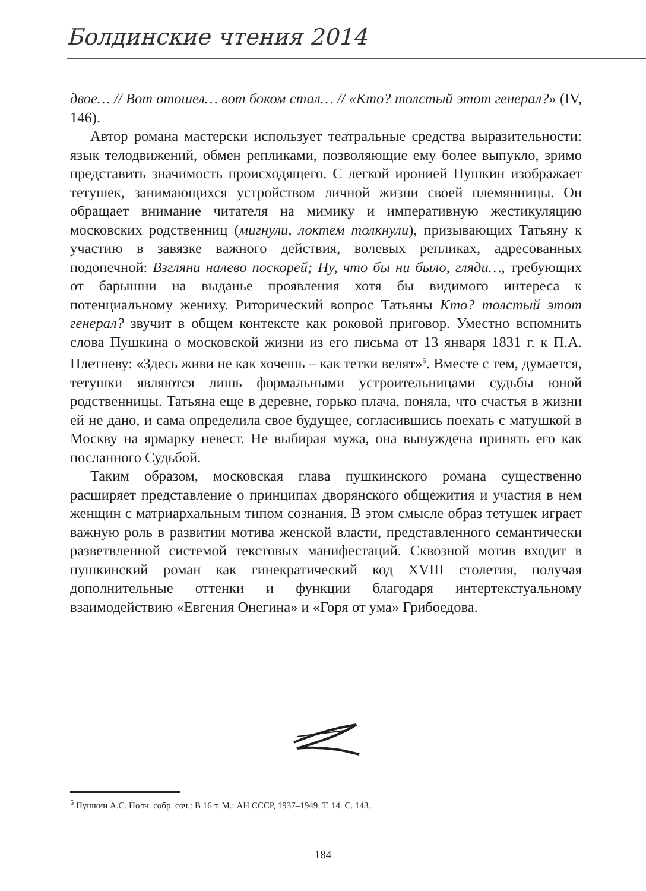Болдинские чтения 2014
двое… // Вот отошел… вот боком стал… // «Кто? толстый этот генерал?» (IV, 146).
Автор романа мастерски использует театральные средства выразительности: язык телодвижений, обмен репликами, позволяющие ему более выпукло, зримо представить значимость происходящего. С легкой иронией Пушкин изображает тетушек, занимающихся устройством личной жизни своей племянницы. Он обращает внимание читателя на мимику и императивную жестикуляцию московских родственниц (мигнули, локтем толкнули), призывающих Татьяну к участию в завязке важного действия, волевых репликах, адресованных подопечной: Взгляни налево поскорей; Ну, что бы ни было, гляди…, требующих от барышни на выданье проявления хотя бы видимого интереса к потенциальному жениху. Риторический вопрос Татьяны Кто? толстый этот генерал? звучит в общем контексте как роковой приговор. Уместно вспомнить слова Пушкина о московской жизни из его письма от 13 января 1831 г. к П.А. Плетневу: «Здесь живи не как хочешь – как тетки велят»<sup>5</sup>. Вместе с тем, думается, тетушки являются лишь формальными устроительницами судьбы юной родственницы. Татьяна еще в деревне, горько плача, поняла, что счастья в жизни ей не дано, и сама определила свое будущее, согласившись поехать с матушкой в Москву на ярмарку невест. Не выбирая мужа, она вынуждена принять его как посланного Судьбой.
Таким образом, московская глава пушкинского романа существенно расширяет представление о принципах дворянского общежития и участия в нем женщин с матриархальным типом сознания. В этом смысле образ тетушек играет важную роль в развитии мотива женской власти, представленного семантически разветвленной системой текстовых манифестаций. Сквозной мотив входит в пушкинский роман как гинекратический код XVIII столетия, получая дополнительные оттенки и функции благодаря интертекстуальному взаимодействию «Евгения Онегина» и «Горя от ума» Грибоедова.
<sup>5</sup> Пушкин А.С. Полн. собр. соч.: В 16 т. М.: АН СССР, 1937–1949. Т. 14. С. 143.
184